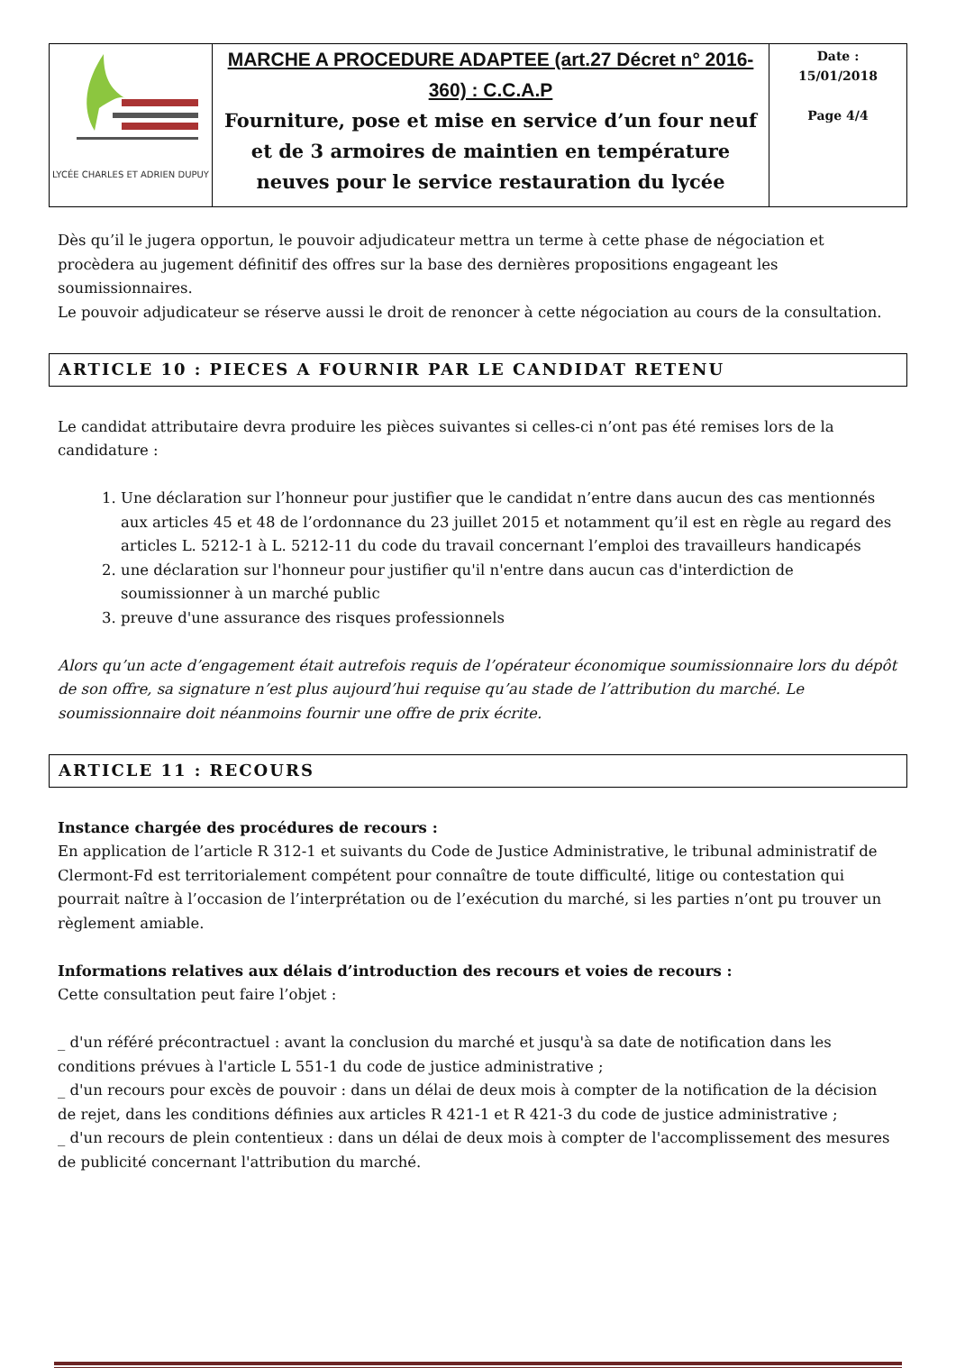| LYCÉE CHARLES ET ADRIEN DUPUY | MARCHE A PROCEDURE ADAPTEE (art.27 Décret n° 2016-360) : C.C.A.P Fourniture, pose et mise en service d’un four neuf et de 3 armoires de maintien en température neuves pour le service restauration du lycée | Date : 15/01/2018 Page 4/4 |
Dès qu’il le jugera opportun, le pouvoir adjudicateur mettra un terme à cette phase de négociation et procèdera au jugement définitif des offres sur la base des dernières propositions engageant les soumissionnaires.
Le pouvoir adjudicateur se réserve aussi le droit de renoncer à cette négociation au cours de la consultation.
ARTICLE 10 : PIECES A FOURNIR PAR LE CANDIDAT RETENU
Le candidat attributaire devra produire les pièces suivantes si celles-ci n’ont pas été remises lors de la candidature :
1. Une déclaration sur l’honneur pour justifier que le candidat n’entre dans aucun des cas mentionnés aux articles 45 et 48 de l’ordonnance du 23 juillet 2015 et notamment qu’il est en règle au regard des articles L. 5212-1 à L. 5212-11 du code du travail concernant l’emploi des travailleurs handicapés
2. une déclaration sur l'honneur pour justifier qu'il n'entre dans aucun cas d'interdiction de soumissionner à un marché public
3. preuve d'une assurance des risques professionnels
Alors qu’un acte d’engagement était autrefois requis de l’opérateur économique soumissionnaire lors du dépôt de son offre, sa signature n’est plus aujourd’hui requise qu’au stade de l’attribution du marché. Le soumissionnaire doit néanmoins fournir une offre de prix écrite.
ARTICLE 11 : RECOURS
Instance chargée des procédures de recours :
En application de l’article R 312-1 et suivants du Code de Justice Administrative, le tribunal administratif de Clermont-Fd est territorialement compétent pour connaître de toute difficulté, litige ou contestation qui pourrait naître à l’occasion de l’interprétation ou de l’exécution du marché, si les parties n’ont pu trouver un règlement amiable.
Informations relatives aux délais d’introduction des recours et voies de recours :
Cette consultation peut faire l’objet :
_ d'un référé précontractuel : avant la conclusion du marché et jusqu'à sa date de notification dans les conditions prévues à l'article L 551-1 du code de justice administrative ;
_ d'un recours pour excès de pouvoir : dans un délai de deux mois à compter de la notification de la décision de rejet, dans les conditions définies aux articles R 421-1 et R 421-3 du code de justice administrative ;
_ d'un recours de plein contentieux : dans un délai de deux mois à compter de l'accomplissement des mesures de publicité concernant l'attribution du marché.